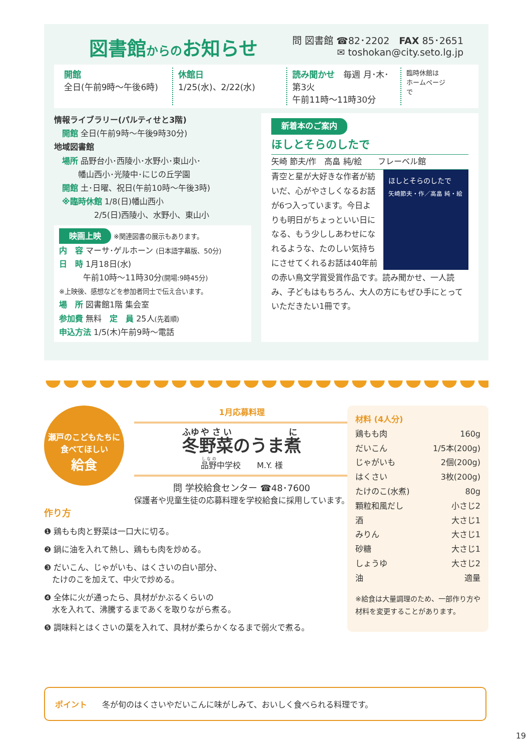図書館からのお知らせ
問 図書館 ☎82･2202　FAX 85･2651
✉ toshokan@city.seto.lg.jp
開館
全日(午前9時～午後6時)
休館日
1/25(水)、2/22(水)
読み聞かせ　毎週 月･木･第3火
午前11時～11時30分
臨時休館は
ホームページ
で
情報ライブラリー(パルティせと3階)
　開館 全日(午前9時～午後9時30分)
地域図書館
　場所 品野台小･西陵小･水野小･東山小･
　　　幡山西小･光陵中･にじの丘学園
　開館 土･日曜、祝日(午前10時～午後3時)
　※臨時休館 1/8(日)幡山西小
　　　　　2/5(日)西陵小、水野小、東山小
映画上映 ※関連図書の展示もあります。
内　容 マーサ･ゲルホーン (日本語字幕版、50分)
日　時 1月18日(水)
　　　午前10時～11時30分(開場:9時45分)
※上映後、感想などを参加者同士で伝え合います。
場　所 図書館1階 集会室
参加費 無料　定　員 25人(先着順)
申込方法 1/5(木)午前9時～電話
新着本のご案内
ほしとそらのしたで
矢崎 節夫/作　高畠 純/絵　　フレーベル館
ほしとそらのしたで
矢崎節夫・作／高畠 純・絵
青空と星が大好きな作者が紡いだ、心がやさしくなるお話が6つ入っています。今日よりも明日がちょっといい日になる、もう少ししあわせになれるような、たのしい気持ちにさせてくれるお話は40年前の赤い鳥文学賞受賞作品です。読み聞かせ、一人読み、子どもはもちろん、大人の方にもぜひ手にとっていただきたい1冊です。
瀬戸のこどもたちに
食べてほしい
給食
1月応募料理
冬野菜のうま煮
品野中学校　　M.Y. 様
問 学校給食センター ☎48･7600
保護者や児童生徒の応募料理を学校給食に採用しています。
作り方
❶ 鶏もも肉と野菜は一口大に切る。
❷ 鍋に油を入れて熱し、鶏もも肉を炒める。
❸ だいこん、じゃがいも、はくさいの白い部分、
　たけのこを加えて、中火で炒める。
❹ 全体に火が通ったら、具材がかぶるくらいの
　水を入れて、沸騰するまであくを取りながら煮る。
❺ 調味料とはくさいの葉を入れて、具材が柔らかくなるまで弱火で煮る。
材料 (4人分)
鶏もも肉 160g
だいこん 1/5本(200g)
じゃがいも 2個(200g)
はくさい 3枚(200g)
たけのこ(水煮) 80g
顆粒和風だし 小さじ2
酒 大さじ1
みりん 大さじ1
砂糖 大さじ1
しょうゆ 大さじ2
油 適量
※給食は大量調理のため、一部作り方や材料を変更することがあります。
ポイント 冬が旬のはくさいやだいこんに味がしみて、おいしく食べられる料理です。
19